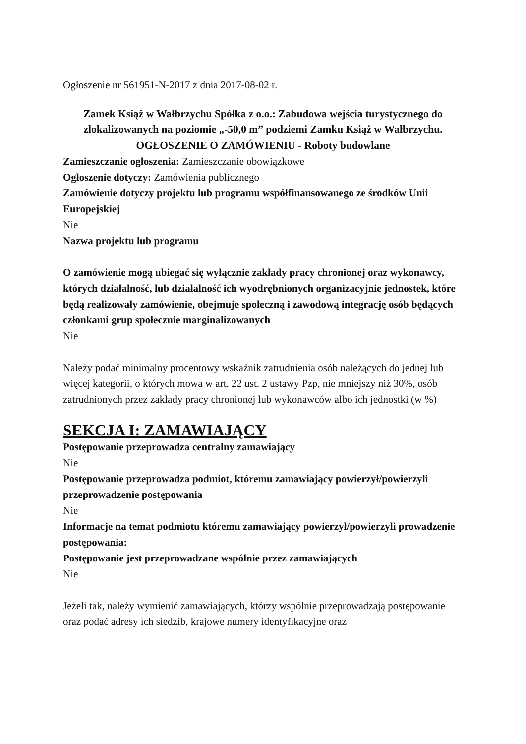Ogłoszenie nr 561951-N-2017 z dnia 2017-08-02 r.
Zamek Książ w Wałbrzychu Spółka z o.o.: Zabudowa wejścia turystycznego do zlokalizowanych na poziomie „-50,0 m” podziemi Zamku Książ w Wałbrzychu.
OGŁOSZENIE O ZAMÓWIENIU - Roboty budowlane
Zamieszczanie ogłoszenia: Zamieszczanie obowiązkowe
Ogłoszenie dotyczy: Zamówienia publicznego
Zamówienie dotyczy projektu lub programu współfinansowanego ze środków Unii Europejskiej
Nie
Nazwa projektu lub programu
O zamówienie mogą ubiegać się wyłącznie zakłady pracy chronionej oraz wykonawcy, których działalność, lub działalność ich wyodrębnionych organizacyjnie jednostek, które będą realizowały zamówienie, obejmuje społeczną i zawodową integrację osób będących członkami grup społecznie marginalizowanych
Nie
Należy podać minimalny procentowy wskaźnik zatrudnienia osób należących do jednej lub więcej kategorii, o których mowa w art. 22 ust. 2 ustawy Pzp, nie mniejszy niż 30%, osób zatrudnionych przez zakłady pracy chronionej lub wykonawców albo ich jednostki (w %)
SEKCJA I: ZAMAWIAJĄCY
Postępowanie przeprowadza centralny zamawiający
Nie
Postępowanie przeprowadza podmiot, któremu zamawiający powierzył/powierzyli przeprowadzenie postępowania
Nie
Informacje na temat podmiotu któremu zamawiający powierzył/powierzyli prowadzenie postępowania:
Postępowanie jest przeprowadzane wspólnie przez zamawiających
Nie
Jeżeli tak, należy wymienić zamawiających, którzy wspólnie przeprowadzają postępowanie oraz podać adresy ich siedzib, krajowe numery identyfikacyjne oraz